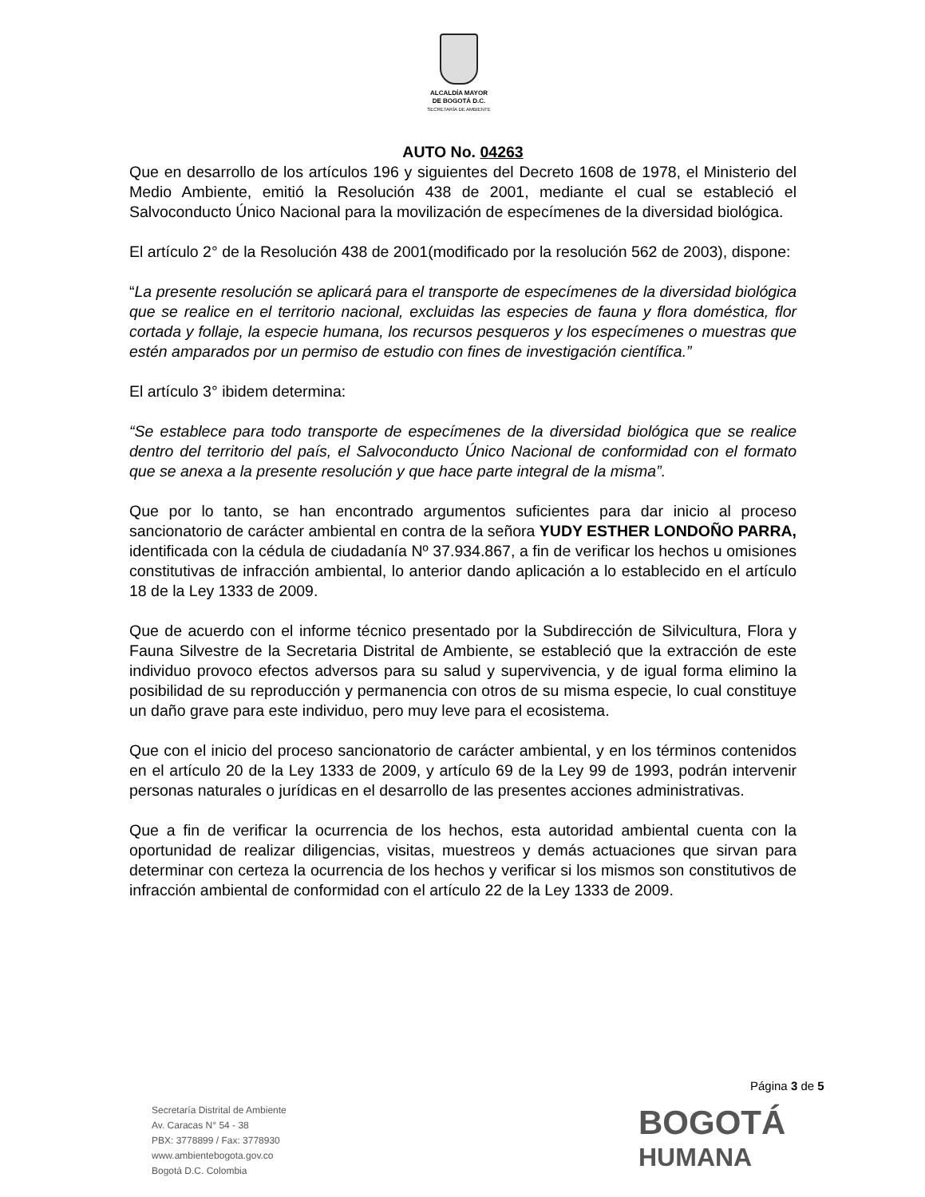ALCALDÍA MAYOR
DE BOGOTÁ D.C.
SECRETARÍA DE AMBIENTE
AUTO No. 04263
Que en desarrollo de los artículos 196 y siguientes del Decreto 1608 de 1978, el Ministerio del Medio Ambiente, emitió la Resolución 438 de 2001, mediante el cual se estableció el Salvoconducto Único Nacional para la movilización de especímenes de la diversidad biológica.
El artículo 2° de la Resolución 438 de 2001(modificado por la resolución 562 de 2003), dispone:
“La presente resolución se aplicará para el transporte de especímenes de la diversidad biológica que se realice en el territorio nacional, excluidas las especies de fauna y flora doméstica, flor cortada y follaje, la especie humana, los recursos pesqueros y los especímenes o muestras que estén amparados por un permiso de estudio con fines de investigación científica.”
El artículo 3° ibidem determina:
“Se establece para todo transporte de especímenes de la diversidad biológica que se realice dentro del territorio del país, el Salvoconducto Único Nacional de conformidad con el formato que se anexa a la presente resolución y que hace parte integral de la misma”.
Que por lo tanto, se han encontrado argumentos suficientes para dar inicio al proceso sancionatorio de carácter ambiental en contra de la señora YUDY ESTHER LONDOÑO PARRA, identificada con la cédula de ciudadanía Nº 37.934.867, a fin de verificar los hechos u omisiones constitutivas de infracción ambiental, lo anterior dando aplicación a lo establecido en el artículo 18 de la Ley 1333 de 2009.
Que de acuerdo con el informe técnico presentado por la Subdirección de Silvicultura, Flora y Fauna Silvestre de la Secretaria Distrital de Ambiente, se estableció que la extracción de este individuo provoco efectos adversos para su salud y supervivencia, y de igual forma elimino la posibilidad de su reproducción y permanencia con otros de su misma especie, lo cual constituye un daño grave para este individuo, pero muy leve para el ecosistema.
Que con el inicio del proceso sancionatorio de carácter ambiental, y en los términos contenidos en el artículo 20 de la Ley 1333 de 2009, y artículo 69 de la Ley 99 de 1993, podrán intervenir personas naturales o jurídicas en el desarrollo de las presentes acciones administrativas.
Que a fin de verificar la ocurrencia de los hechos, esta autoridad ambiental cuenta con la oportunidad de realizar diligencias, visitas, muestreos y demás actuaciones que sirvan para determinar con certeza la ocurrencia de los hechos y verificar si los mismos son constitutivos de infracción ambiental de conformidad con el artículo 22 de la Ley 1333 de 2009.
Página 3 de 5
Secretaría Distrital de Ambiente
Av. Caracas N° 54 - 38
PBX: 3778899 / Fax: 3778930
www.ambientebogota.gov.co
Bogotá D.C. Colombia
BOGOTÁ
HUMANA